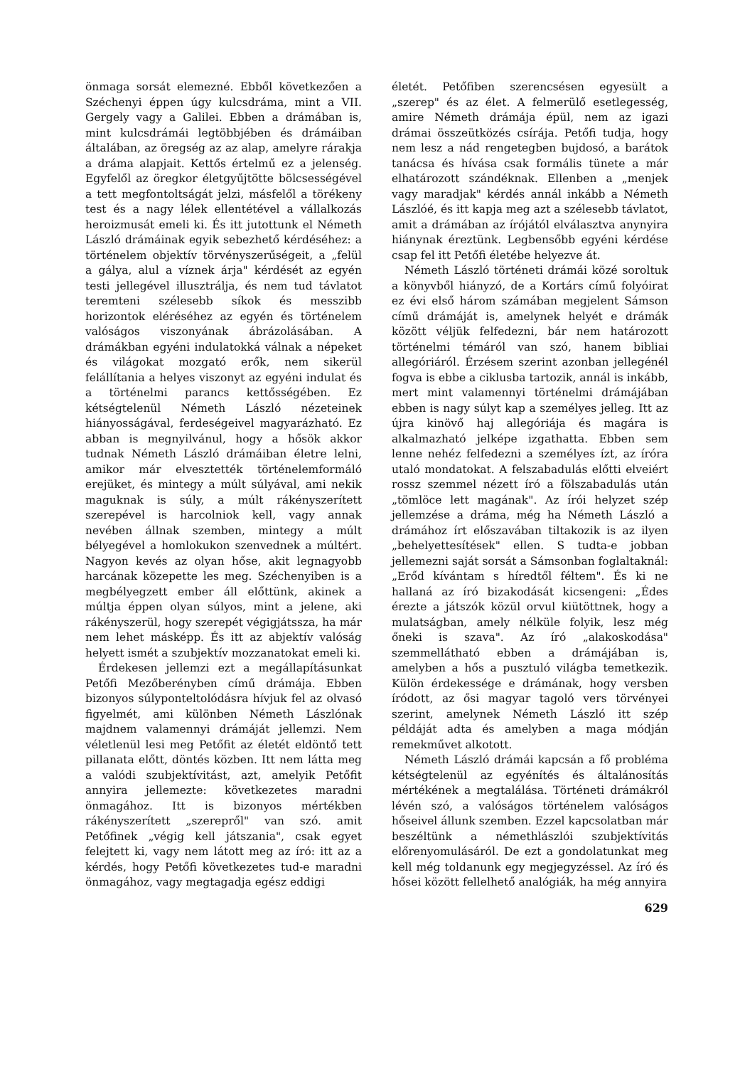önmaga sorsát elemezné. Ebből következően a Széchenyi éppen úgy kulcsdráma, mint a VII. Gergely vagy a Galilei. Ebben a drámában is, mint kulcsdrámái legtöbbjében és drámáiban általában, az öregség az az alap, amelyre rárakja a dráma alapjait. Kettős értelmű ez a jelenség. Egyfelől az öregkor életgyűjtötte bölcsességével a tett megfontoltságát jelzi, másfelől a törékeny test és a nagy lélek ellentétével a vállalkozás heroizmusát emeli ki. És itt jutottunk el Németh László drámáinak egyik sebezhető kérdéséhez: a történelem objektív törvényszerűségeit, a „felül a gálya, alul a víznek árja" kérdését az egyén testi jellegével illusztrálja, és nem tud távlatot teremteni szélesebb síkok és messzibb horizontok eléréséhez az egyén és történelem valóságos viszonyának ábrázolásában. A drámákban egyéni indulatokká válnak a népeket és világokat mozgató erők, nem sikerül felállítania a helyes viszonyt az egyéni indulat és a történelmi parancs kettősségében. Ez kétségtelenül Németh László nézeteinek hiányosságával, ferdeségeivel magyarázható. Ez abban is megnyilvánul, hogy a hősök akkor tudnak Németh László drámáiban életre lelni, amikor már elvesztették történelemformáló erejüket, és mintegy a múlt súlyával, ami nekik maguknak is súly, a múlt rákényszerített szerepével is harcolniok kell, vagy annak nevében állnak szemben, mintegy a múlt bélyegével a homlokukon szenvednek a múltért. Nagyon kevés az olyan hőse, akit legnagyobb harcának közepette les meg. Széchenyiben is a megbélyegzett ember áll előttünk, akinek a múltja éppen olyan súlyos, mint a jelene, aki rákényszerül, hogy szerepét végigjátssza, ha már nem lehet másképp. És itt az abjektív valóság helyett ismét a szubjektív mozzanatokat emeli ki.
Érdekesen jellemzi ezt a megállapításunkat Petőfi Mezőberényben című drámája. Ebben bizonyos súlyponteltolódásra hívjuk fel az olvasó figyelmét, ami különben Németh Lászlónak majdnem valamennyi drámáját jellemzi. Nem véletlenül lesi meg Petőfit az életét eldöntő tett pillanata előtt, döntés közben. Itt nem látta meg a valódi szubjektívitást, azt, amelyik Petőfit annyira jellemezte: következetes maradni önmagához. Itt is bizonyos mértékben rákényszerített „szerepről" van szó. amit Petőfinek „végig kell játszania", csak egyet felejtett ki, vagy nem látott meg az író: itt az a kérdés, hogy Petőfi következetes tud-e maradni önmagához, vagy megtagadja egész eddigi
életét. Petőfiben szerencsésen egyesült a „szerep" és az élet. A felmerülő esetlegesség, amire Németh drámája épül, nem az igazi drámai összeütközés csírája. Petőfi tudja, hogy nem lesz a nád rengetegben bujdosó, a barátok tanácsa és hívása csak formális tünete a már elhatározott szándéknak. Ellenben a „menjek vagy maradjak" kérdés annál inkább a Németh Lászlóé, és itt kapja meg azt a szélesebb távlatot, amit a drámában az írójától elválasztva anynyira hiánynak éreztünk. Legbensőbb egyéni kérdése csap fel itt Petőfi életébe helyezve át.
Németh László történeti drámái közé soroltuk a könyvből hiányzó, de a Kortárs című folyóirat ez évi első három számában megjelent Sámson című drámáját is, amelynek helyét e drámák között véljük felfedezni, bár nem határozott történelmi témáról van szó, hanem bibliai allegóriáról. Érzésem szerint azonban jellegénél fogva is ebbe a ciklusba tartozik, annál is inkább, mert mint valamennyi történelmi drámájában ebben is nagy súlyt kap a személyes jelleg. Itt az újra kinövő haj allegóriája és magára is alkalmazható jelképe izgathatta. Ebben sem lenne nehéz felfedezni a személyes ízt, az íróra utaló mondatokat. A felszabadulás előtti elveiért rossz szemmel nézett író a fölszabadulás után „tömlöce lett magának". Az írói helyzet szép jellemzése a dráma, még ha Németh László a drámához írt előszavában tiltakozik is az ilyen „behelyettesítések" ellen. S tudta-e jobban jellemezni saját sorsát a Sámsonban foglaltaknál: „Erőd kívántam s híredtől féltem". És ki ne hallaná az író bizakodását kicsengeni: „Édes érezte a játszók közül orvul kiütöttnek, hogy a mulatságban, amely nélküle folyik, lesz még őneki is szava". Az író „alakoskodása" szemmellátható ebben a drámájában is, amelyben a hős a pusztuló világba temetkezik. Külön érdekessége e drámának, hogy versben íródott, az ősi magyar tagoló vers törvényei szerint, amelynek Németh László itt szép példáját adta és amelyben a maga módján remekművet alkotott.
Németh László drámái kapcsán a fő probléma kétségtelenül az egyénítés és általánosítás mértékének a megtalálása. Történeti drámákról lévén szó, a valóságos történelem valóságos hőseivel állunk szemben. Ezzel kapcsolatban már beszéltünk a némethlászlói szubjektívitás előrenyomulásáról. De ezt a gondolatunkat meg kell még toldanunk egy megjegyzéssel. Az író és hősei között fellelhető analógiák, ha még annyira
629